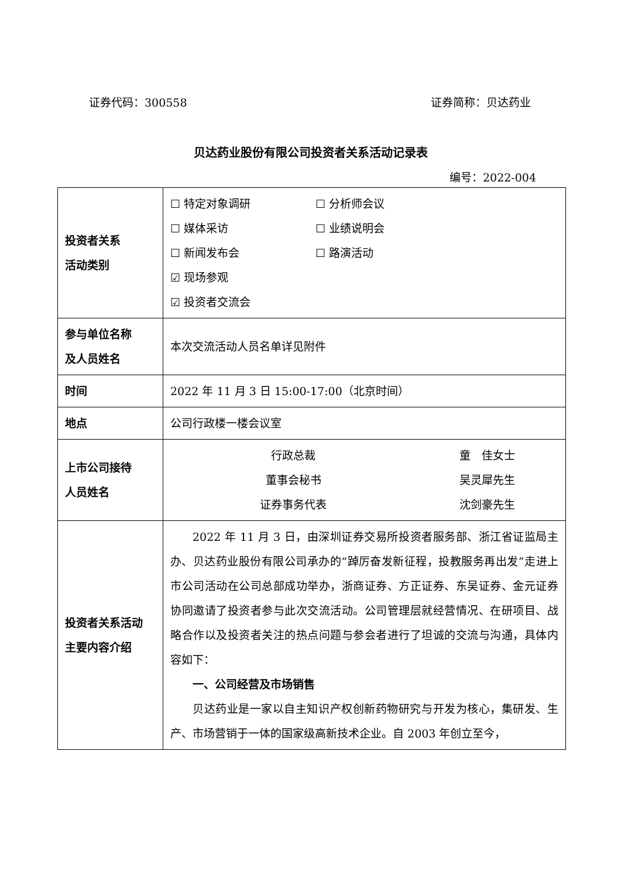证券代码：300558 证券简称：贝达药业
贝达药业股份有限公司投资者关系活动记录表
编号：2022-004
| 投资者关系 活动类别 | ☐ 特定对象调研 ☐ 分析师会议 ☐ 媒体采访 ☐ 业绩说明会 ☐ 新闻发布会 ☐ 路演活动 ☑ 现场参观 ☑ 投资者交流会 |
| 参与单位名称 及人员姓名 | 本次交流活动人员名单详见附件 |
| 时间 | 2022 年 11 月 3 日 15:00-17:00（北京时间） |
| 地点 | 公司行政楼一楼会议室 |
| 上市公司接待 人员姓名 | 行政总裁 童 佳女士 董事会秘书 吴灵犀先生 证券事务代表 沈剑豪先生 |
| 投资者关系活动 主要内容介绍 | 2022 年 11 月 3 日，由深圳证券交易所投资者服务部、浙江省证监局主办、贝达药业股份有限公司承办的“踔厉奋发新征程，投教服务再出发”走进上市公司活动在公司总部成功举办，浙商证券、方正证券、东吴证券、金元证券协同邀请了投资者参与此次交流活动。公司管理层就经营情况、在研项目、战略合作以及投资者关注的热点问题与参会者进行了坦诚的交流与沟通，具体内容如下： 一、公司经营及市场销售 贝达药业是一家以自主知识产权创新药物研究与开发为核心，集研发、生产、市场营销于一体的国家级高新技术企业。自 2003 年创立至今， |